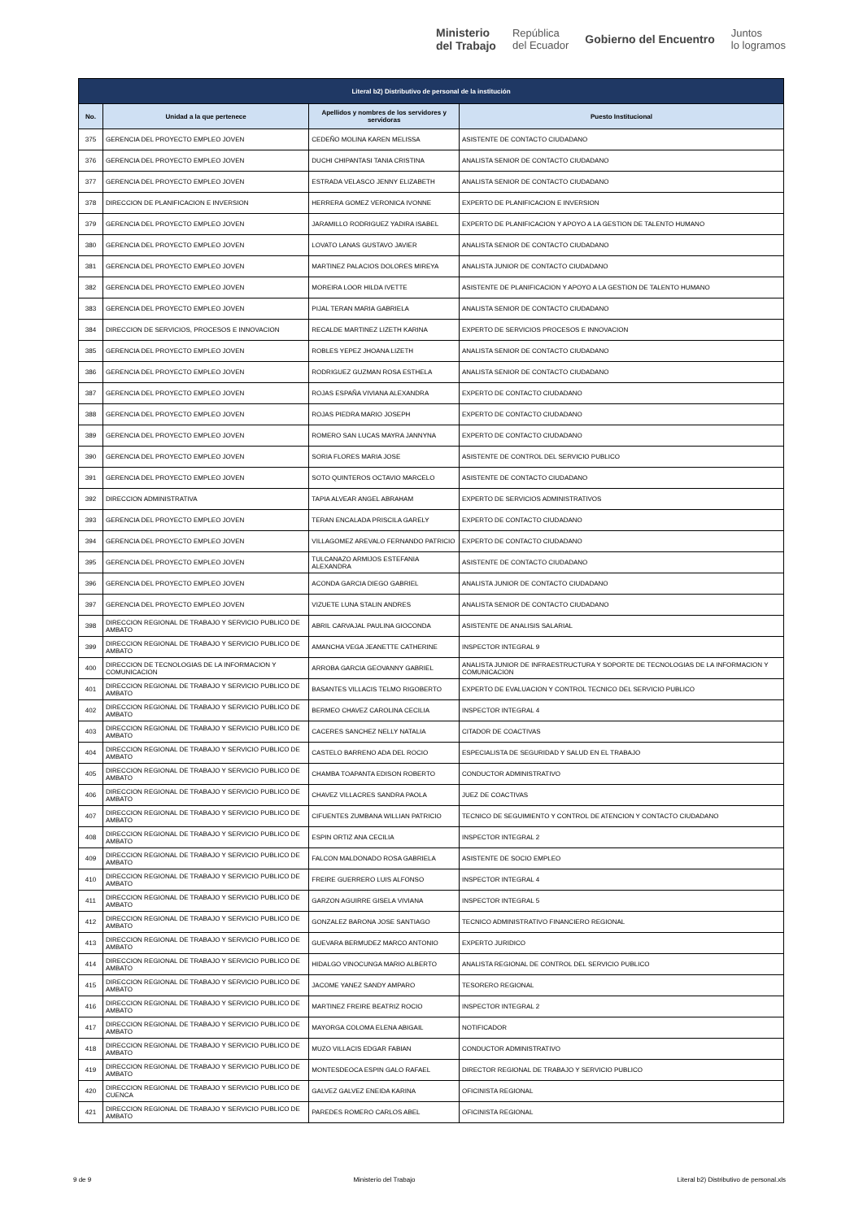Ministerio
del Trabajo República
del Ecuador Gobierno del Encuentro Juntos
lo logramos
| Literal b2) Distributivo de personal de la institución | | | |
| --- | --- | --- | --- |
| No. | Unidad a la que pertenece | Apellidos y nombres de los servidores y servidoras | Puesto Institucional |
| 375 | GERENCIA DEL PROYECTO EMPLEO JOVEN | CEDEÑO MOLINA KAREN MELISSA | ASISTENTE DE CONTACTO CIUDADANO |
| 376 | GERENCIA DEL PROYECTO EMPLEO JOVEN | DUCHI CHIPANTASI TANIA CRISTINA | ANALISTA SENIOR DE CONTACTO CIUDADANO |
| 377 | GERENCIA DEL PROYECTO EMPLEO JOVEN | ESTRADA VELASCO JENNY ELIZABETH | ANALISTA SENIOR DE CONTACTO CIUDADANO |
| 378 | DIRECCION DE PLANIFICACION E INVERSION | HERRERA GOMEZ VERONICA IVONNE | EXPERTO DE PLANIFICACION E INVERSION |
| 379 | GERENCIA DEL PROYECTO EMPLEO JOVEN | JARAMILLO RODRIGUEZ YADIRA ISABEL | EXPERTO DE PLANIFICACION Y APOYO A LA GESTION DE TALENTO HUMANO |
| 380 | GERENCIA DEL PROYECTO EMPLEO JOVEN | LOVATO LANAS GUSTAVO JAVIER | ANALISTA SENIOR DE CONTACTO CIUDADANO |
| 381 | GERENCIA DEL PROYECTO EMPLEO JOVEN | MARTINEZ PALACIOS DOLORES MIREYA | ANALISTA JUNIOR DE CONTACTO CIUDADANO |
| 382 | GERENCIA DEL PROYECTO EMPLEO JOVEN | MOREIRA LOOR HILDA IVETTE | ASISTENTE DE PLANIFICACION Y APOYO A LA GESTION DE TALENTO HUMANO |
| 383 | GERENCIA DEL PROYECTO EMPLEO JOVEN | PIJAL TERAN MARIA GABRIELA | ANALISTA SENIOR DE CONTACTO CIUDADANO |
| 384 | DIRECCION DE SERVICIOS, PROCESOS E INNOVACION | RECALDE MARTINEZ LIZETH KARINA | EXPERTO DE SERVICIOS PROCESOS E INNOVACION |
| 385 | GERENCIA DEL PROYECTO EMPLEO JOVEN | ROBLES YEPEZ JHOANA LIZETH | ANALISTA SENIOR DE CONTACTO CIUDADANO |
| 386 | GERENCIA DEL PROYECTO EMPLEO JOVEN | RODRIGUEZ GUZMAN ROSA ESTHELA | ANALISTA SENIOR DE CONTACTO CIUDADANO |
| 387 | GERENCIA DEL PROYECTO EMPLEO JOVEN | ROJAS ESPAÑA VIVIANA ALEXANDRA | EXPERTO DE CONTACTO CIUDADANO |
| 388 | GERENCIA DEL PROYECTO EMPLEO JOVEN | ROJAS PIEDRA MARIO JOSEPH | EXPERTO DE CONTACTO CIUDADANO |
| 389 | GERENCIA DEL PROYECTO EMPLEO JOVEN | ROMERO SAN LUCAS MAYRA JANNYNA | EXPERTO DE CONTACTO CIUDADANO |
| 390 | GERENCIA DEL PROYECTO EMPLEO JOVEN | SORIA FLORES MARIA JOSE | ASISTENTE DE CONTROL DEL SERVICIO PUBLICO |
| 391 | GERENCIA DEL PROYECTO EMPLEO JOVEN | SOTO QUINTEROS OCTAVIO MARCELO | ASISTENTE DE CONTACTO CIUDADANO |
| 392 | DIRECCION ADMINISTRATIVA | TAPIA ALVEAR ANGEL ABRAHAM | EXPERTO DE SERVICIOS ADMINISTRATIVOS |
| 393 | GERENCIA DEL PROYECTO EMPLEO JOVEN | TERAN ENCALADA PRISCILA GARELY | EXPERTO DE CONTACTO CIUDADANO |
| 394 | GERENCIA DEL PROYECTO EMPLEO JOVEN | VILLAGOMEZ AREVALO FERNANDO PATRICIO | EXPERTO DE CONTACTO CIUDADANO |
| 395 | GERENCIA DEL PROYECTO EMPLEO JOVEN | TULCANAZO ARMIJOS ESTEFANIA ALEXANDRA | ASISTENTE DE CONTACTO CIUDADANO |
| 396 | GERENCIA DEL PROYECTO EMPLEO JOVEN | ACONDA GARCIA DIEGO GABRIEL | ANALISTA JUNIOR DE CONTACTO CIUDADANO |
| 397 | GERENCIA DEL PROYECTO EMPLEO JOVEN | VIZUETE LUNA STALIN ANDRES | ANALISTA SENIOR DE CONTACTO CIUDADANO |
| 398 | DIRECCION REGIONAL DE TRABAJO Y SERVICIO PUBLICO DE AMBATO | ABRIL CARVAJAL PAULINA GIOCONDA | ASISTENTE DE ANALISIS SALARIAL |
| 399 | DIRECCION REGIONAL DE TRABAJO Y SERVICIO PUBLICO DE AMBATO | AMANCHA VEGA JEANETTE CATHERINE | INSPECTOR INTEGRAL 9 |
| 400 | DIRECCION DE TECNOLOGIAS DE LA INFORMACION Y COMUNICACION | ARROBA GARCIA GEOVANNY GABRIEL | ANALISTA JUNIOR DE INFRAESTRUCTURA Y SOPORTE DE TECNOLOGIAS DE LA INFORMACION Y COMUNICACION |
| 401 | DIRECCION REGIONAL DE TRABAJO Y SERVICIO PUBLICO DE AMBATO | BASANTES VILLACIS TELMO RIGOBERTO | EXPERTO DE EVALUACION Y CONTROL TECNICO DEL SERVICIO PUBLICO |
| 402 | DIRECCION REGIONAL DE TRABAJO Y SERVICIO PUBLICO DE AMBATO | BERMEO CHAVEZ CAROLINA CECILIA | INSPECTOR INTEGRAL 4 |
| 403 | DIRECCION REGIONAL DE TRABAJO Y SERVICIO PUBLICO DE AMBATO | CACERES SANCHEZ NELLY NATALIA | CITADOR DE COACTIVAS |
| 404 | DIRECCION REGIONAL DE TRABAJO Y SERVICIO PUBLICO DE AMBATO | CASTELO BARRENO ADA DEL ROCIO | ESPECIALISTA DE SEGURIDAD Y SALUD EN EL TRABAJO |
| 405 | DIRECCION REGIONAL DE TRABAJO Y SERVICIO PUBLICO DE AMBATO | CHAMBA TOAPANTA EDISON ROBERTO | CONDUCTOR ADMINISTRATIVO |
| 406 | DIRECCION REGIONAL DE TRABAJO Y SERVICIO PUBLICO DE AMBATO | CHAVEZ VILLACRES SANDRA PAOLA | JUEZ DE COACTIVAS |
| 407 | DIRECCION REGIONAL DE TRABAJO Y SERVICIO PUBLICO DE AMBATO | CIFUENTES ZUMBANA WILLIAN PATRICIO | TECNICO DE SEGUIMIENTO Y CONTROL DE ATENCION Y CONTACTO CIUDADANO |
| 408 | DIRECCION REGIONAL DE TRABAJO Y SERVICIO PUBLICO DE AMBATO | ESPIN ORTIZ ANA CECILIA | INSPECTOR INTEGRAL 2 |
| 409 | DIRECCION REGIONAL DE TRABAJO Y SERVICIO PUBLICO DE AMBATO | FALCON MALDONADO ROSA GABRIELA | ASISTENTE DE SOCIO EMPLEO |
| 410 | DIRECCION REGIONAL DE TRABAJO Y SERVICIO PUBLICO DE AMBATO | FREIRE GUERRERO LUIS ALFONSO | INSPECTOR INTEGRAL 4 |
| 411 | DIRECCION REGIONAL DE TRABAJO Y SERVICIO PUBLICO DE AMBATO | GARZON AGUIRRE GISELA VIVIANA | INSPECTOR INTEGRAL 5 |
| 412 | DIRECCION REGIONAL DE TRABAJO Y SERVICIO PUBLICO DE AMBATO | GONZALEZ BARONA JOSE SANTIAGO | TECNICO ADMINISTRATIVO FINANCIERO REGIONAL |
| 413 | DIRECCION REGIONAL DE TRABAJO Y SERVICIO PUBLICO DE AMBATO | GUEVARA BERMUDEZ MARCO ANTONIO | EXPERTO JURIDICO |
| 414 | DIRECCION REGIONAL DE TRABAJO Y SERVICIO PUBLICO DE AMBATO | HIDALGO VINOCUNGA MARIO ALBERTO | ANALISTA REGIONAL DE CONTROL DEL SERVICIO PUBLICO |
| 415 | DIRECCION REGIONAL DE TRABAJO Y SERVICIO PUBLICO DE AMBATO | JACOME YANEZ SANDY AMPARO | TESORERO REGIONAL |
| 416 | DIRECCION REGIONAL DE TRABAJO Y SERVICIO PUBLICO DE AMBATO | MARTINEZ FREIRE BEATRIZ ROCIO | INSPECTOR INTEGRAL 2 |
| 417 | DIRECCION REGIONAL DE TRABAJO Y SERVICIO PUBLICO DE AMBATO | MAYORGA COLOMA ELENA ABIGAIL | NOTIFICADOR |
| 418 | DIRECCION REGIONAL DE TRABAJO Y SERVICIO PUBLICO DE AMBATO | MUZO VILLACIS EDGAR FABIAN | CONDUCTOR ADMINISTRATIVO |
| 419 | DIRECCION REGIONAL DE TRABAJO Y SERVICIO PUBLICO DE AMBATO | MONTESDEOCA ESPIN GALO RAFAEL | DIRECTOR REGIONAL DE TRABAJO Y SERVICIO PUBLICO |
| 420 | DIRECCION REGIONAL DE TRABAJO Y SERVICIO PUBLICO DE CUENCA | GALVEZ GALVEZ ENEIDA KARINA | OFICINISTA REGIONAL |
| 421 | DIRECCION REGIONAL DE TRABAJO Y SERVICIO PUBLICO DE AMBATO | PAREDES ROMERO CARLOS ABEL | OFICINISTA REGIONAL |
9 de 9 Ministerio del Trabajo Literal b2) Distributivo de personal.xls